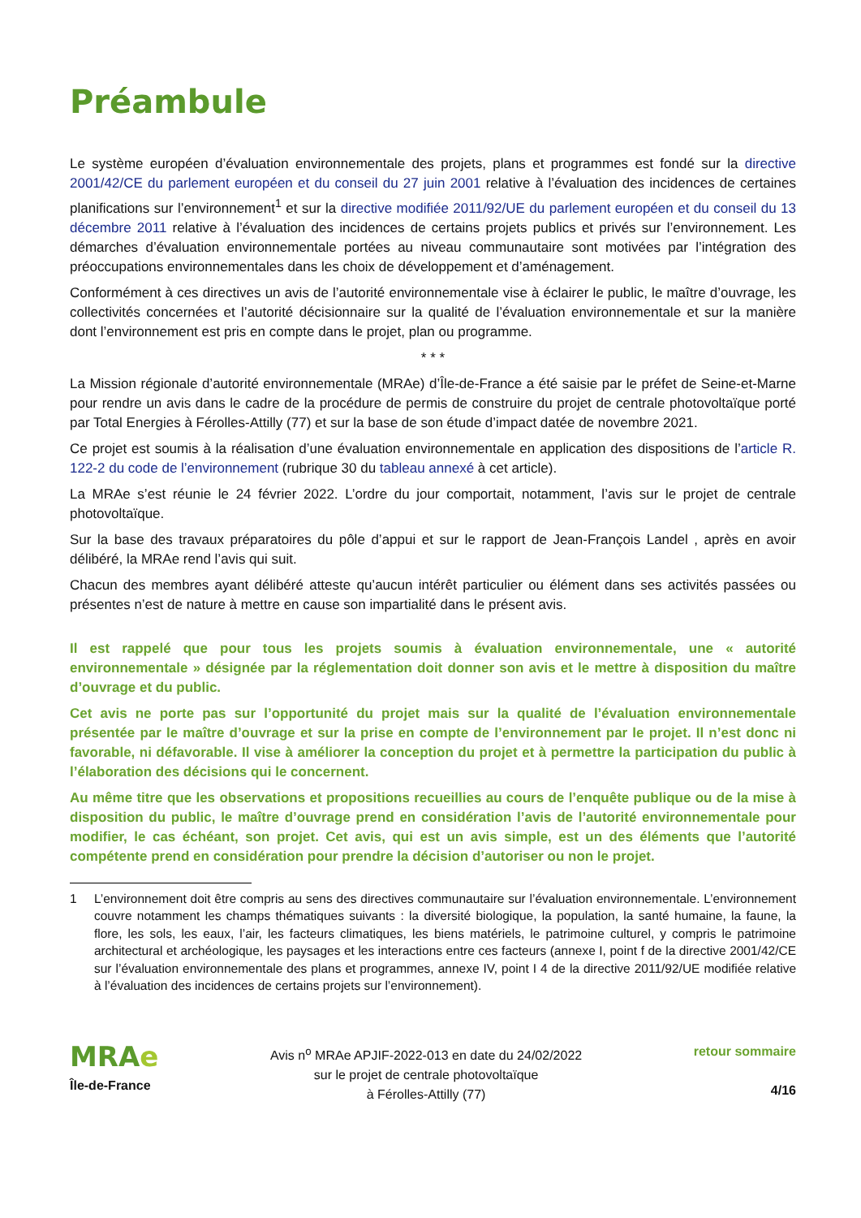Préambule
Le système européen d’évaluation environnementale des projets, plans et programmes est fondé sur la directive 2001/42/CE du parlement européen et du conseil du 27 juin 2001 relative à l’évaluation des incidences de certaines planifications sur l’environnement<sup>1</sup> et sur la directive modifiée 2011/92/UE du parlement européen et du conseil du 13 décembre 2011 relative à l’évaluation des incidences de certains projets publics et privés sur l’environnement. Les démarches d’évaluation environnementale portées au niveau communautaire sont motivées par l’intégration des préoccupations environnementales dans les choix de développement et d’aménagement.
Conformément à ces directives un avis de l’autorité environnementale vise à éclairer le public, le maître d’ouvrage, les collectivités concernées et l’autorité décisionnaire sur la qualité de l’évaluation environnementale et sur la manière dont l’environnement est pris en compte dans le projet, plan ou programme.
* * *
La Mission régionale d’autorité environnementale (MRAe) d’Île-de-France a été saisie par le préfet de Seine-et-Marne pour rendre un avis dans le cadre de la procédure de permis de construire du projet de centrale photovoltaïque porté par Total Energies à Férolles-Attilly (77) et sur la base de son étude d’impact datée de novembre 2021.
Ce projet est soumis à la réalisation d’une évaluation environnementale en application des dispositions de l’article R. 122-2 du code de l’environnement (rubrique 30 du tableau annexé à cet article).
La MRAe s’est réunie le 24 février 2022. L’ordre du jour comportait, notamment, l’avis sur le projet de centrale photovoltaïque.
Sur la base des travaux préparatoires du pôle d’appui et sur le rapport de Jean-François Landel , après en avoir délibéré, la MRAe rend l’avis qui suit.
Chacun des membres ayant délibéré atteste qu’aucun intérêt particulier ou élément dans ses activités passées ou présentes n’est de nature à mettre en cause son impartialité dans le présent avis.
Il est rappelé que pour tous les projets soumis à évaluation environnementale, une « autorité environnementale » désignée par la réglementation doit donner son avis et le mettre à disposition du maître d’ouvrage et du public.
Cet avis ne porte pas sur l’opportunité du projet mais sur la qualité de l’évaluation environnementale présentée par le maître d’ouvrage et sur la prise en compte de l’environnement par le projet. Il n’est donc ni favorable, ni défavorable. Il vise à améliorer la conception du projet et à permettre la participation du public à l’élaboration des décisions qui le concernent.
Au même titre que les observations et propositions recueillies au cours de l’enquête publique ou de la mise à disposition du public, le maître d’ouvrage prend en considération l’avis de l’autorité environnementale pour modifier, le cas échéant, son projet. Cet avis, qui est un avis simple, est un des éléments que l’autorité compétente prend en considération pour prendre la décision d’autoriser ou non le projet.
1 L’environnement doit être compris au sens des directives communautaire sur l’évaluation environnementale. L’environnement couvre notamment les champs thématiques suivants : la diversité biologique, la population, la santé humaine, la faune, la flore, les sols, les eaux, l’air, les facteurs climatiques, les biens matériels, le patrimoine culturel, y compris le patrimoine architectural et archéologique, les paysages et les interactions entre ces facteurs (annexe I, point f de la directive 2001/42/CE sur l’évaluation environnementale des plans et programmes, annexe IV, point I 4 de la directive 2011/92/UE modifiée relative à l’évaluation des incidences de certains projets sur l’environnement).
MRAe
Île-de-France
Avis n<sup>o</sup> MRAe APJIF-2022-013 en date du 24/02/2022
sur le projet de centrale photovoltaïque
à Férolles-Attilly (77)
retour sommaire
4/16